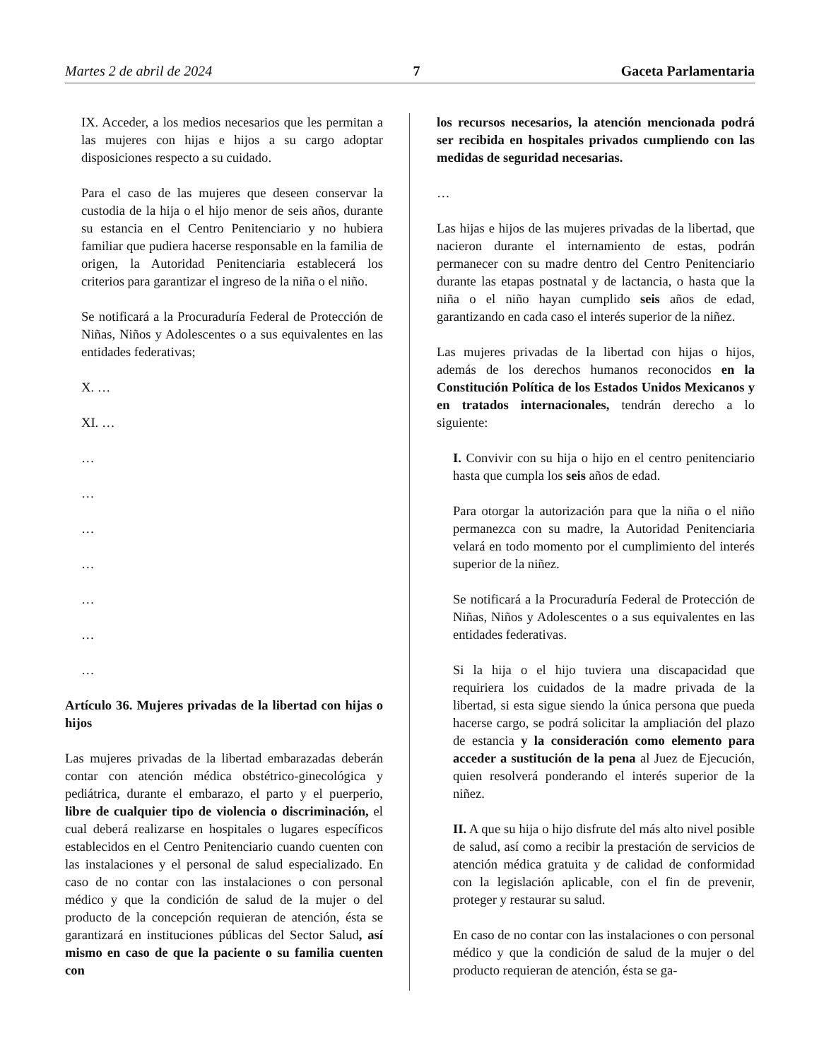Martes 2 de abril de 2024 7 Gaceta Parlamentaria
IX. Acceder, a los medios necesarios que les permitan a las mujeres con hijas e hijos a su cargo adoptar disposiciones respecto a su cuidado.
Para el caso de las mujeres que deseen conservar la custodia de la hija o el hijo menor de seis años, durante su estancia en el Centro Penitenciario y no hubiera familiar que pudiera hacerse responsable en la familia de origen, la Autoridad Penitenciaria establecerá los criterios para garantizar el ingreso de la niña o el niño.
Se notificará a la Procuraduría Federal de Protección de Niñas, Niños y Adolescentes o a sus equivalentes en las entidades federativas;
X. …
XI. …
…
…
…
…
…
…
…
Artículo 36. Mujeres privadas de la libertad con hijas o hijos
Las mujeres privadas de la libertad embarazadas deberán contar con atención médica obstétrico-ginecológica y pediátrica, durante el embarazo, el parto y el puerperio, libre de cualquier tipo de violencia o discriminación, el cual deberá realizarse en hospitales o lugares específicos establecidos en el Centro Penitenciario cuando cuenten con las instalaciones y el personal de salud especializado. En caso de no contar con las instalaciones o con personal médico y que la condición de salud de la mujer o del producto de la concepción requieran de atención, ésta se garantizará en instituciones públicas del Sector Salud, así mismo en caso de que la paciente o su familia cuenten con
los recursos necesarios, la atención mencionada podrá ser recibida en hospitales privados cumpliendo con las medidas de seguridad necesarias.
…
Las hijas e hijos de las mujeres privadas de la libertad, que nacieron durante el internamiento de estas, podrán permanecer con su madre dentro del Centro Penitenciario durante las etapas postnatal y de lactancia, o hasta que la niña o el niño hayan cumplido seis años de edad, garantizando en cada caso el interés superior de la niñez.
Las mujeres privadas de la libertad con hijas o hijos, además de los derechos humanos reconocidos en la Constitución Política de los Estados Unidos Mexicanos y en tratados internacionales, tendrán derecho a lo siguiente:
I. Convivir con su hija o hijo en el centro penitenciario hasta que cumpla los seis años de edad.
Para otorgar la autorización para que la niña o el niño permanezca con su madre, la Autoridad Penitenciaria velará en todo momento por el cumplimiento del interés superior de la niñez.
Se notificará a la Procuraduría Federal de Protección de Niñas, Niños y Adolescentes o a sus equivalentes en las entidades federativas.
Si la hija o el hijo tuviera una discapacidad que requiriera los cuidados de la madre privada de la libertad, si esta sigue siendo la única persona que pueda hacerse cargo, se podrá solicitar la ampliación del plazo de estancia y la consideración como elemento para acceder a sustitución de la pena al Juez de Ejecución, quien resolverá ponderando el interés superior de la niñez.
II. A que su hija o hijo disfrute del más alto nivel posible de salud, así como a recibir la prestación de servicios de atención médica gratuita y de calidad de conformidad con la legislación aplicable, con el fin de prevenir, proteger y restaurar su salud.
En caso de no contar con las instalaciones o con personal médico y que la condición de salud de la mujer o del producto requieran de atención, ésta se ga-